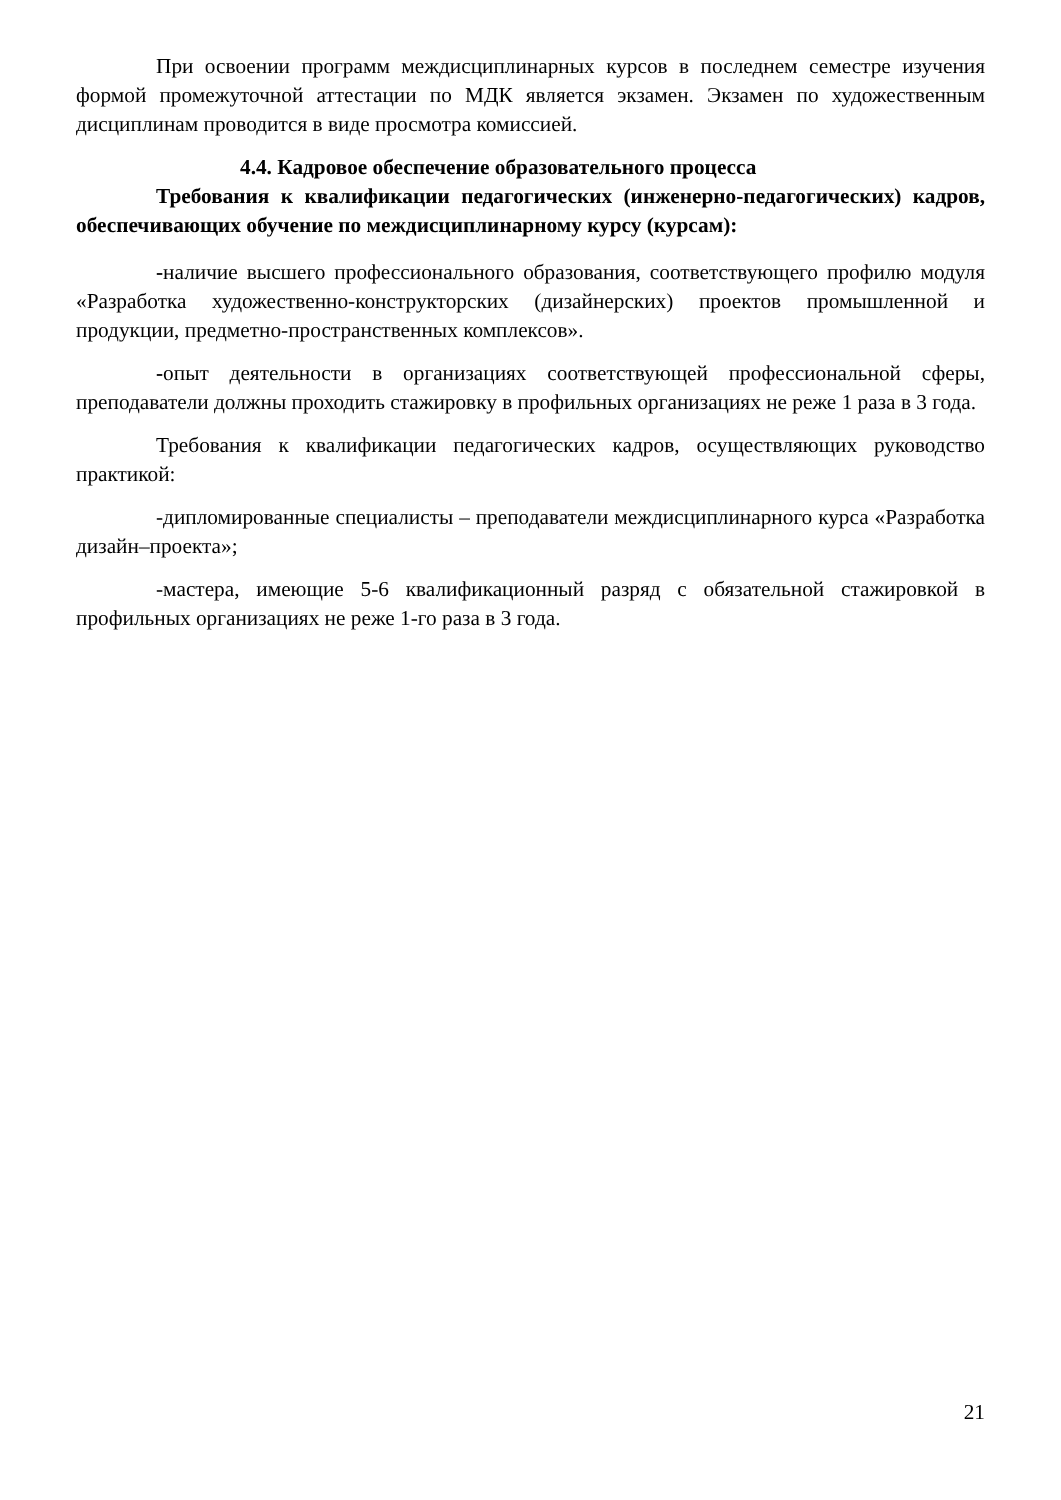При освоении программ междисциплинарных курсов в последнем семестре изучения формой промежуточной аттестации по МДК является экзамен. Экзамен по художественным дисциплинам проводится в виде просмотра комиссией.
4.4. Кадровое обеспечение образовательного процесса
Требования к квалификации педагогических (инженерно-педагогических) кадров, обеспечивающих обучение по междисциплинарному курсу (курсам):
-наличие высшего профессионального образования, соответствующего профилю модуля «Разработка художественно-конструкторских (дизайнерских) проектов промышленной и продукции, предметно-пространственных комплексов».
-опыт деятельности в организациях соответствующей профессиональной сферы, преподаватели должны проходить стажировку в профильных организациях не реже 1 раза в 3 года.
Требования к квалификации педагогических кадров, осуществляющих руководство практикой:
-дипломированные специалисты – преподаватели междисциплинарного курса «Разработка дизайн–проекта»;
-мастера, имеющие 5-6 квалификационный разряд с обязательной стажировкой в профильных организациях не реже 1-го раза в 3 года.
21